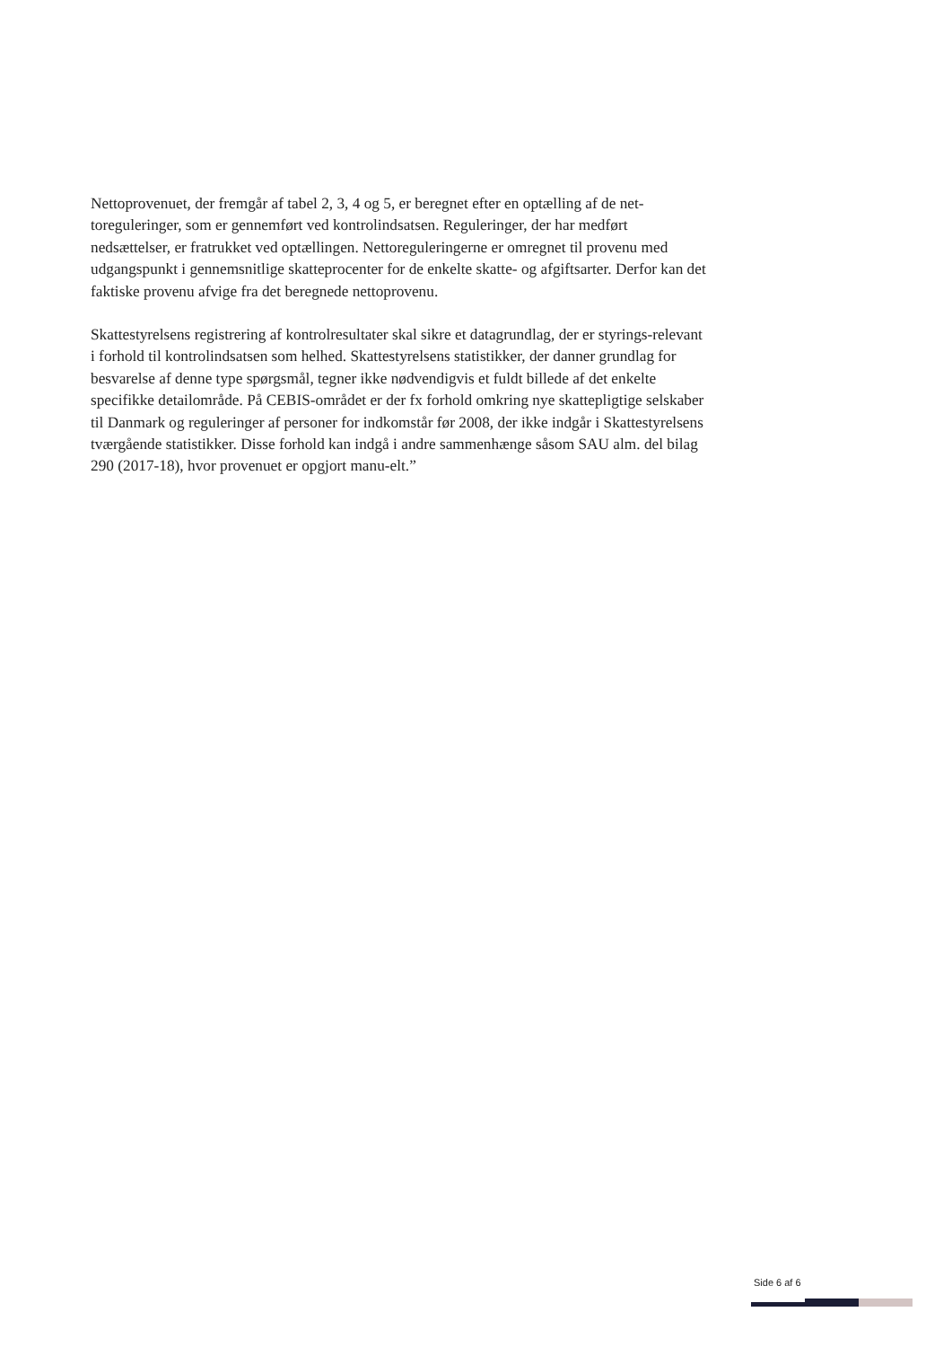Nettoprovenuet, der fremgår af tabel 2, 3, 4 og 5, er beregnet efter en optælling af de net-toreguleringer, som er gennemført ved kontrolindsatsen. Reguleringer, der har medført nedsættelser, er fratrukket ved optællingen. Nettoreguleringerne er omregnet til provenu med udgangspunkt i gennemsnitlige skatteprocenter for de enkelte skatte- og afgiftsarter. Derfor kan det faktiske provenu afvige fra det beregnede nettoprovenu.
Skattestyrelsens registrering af kontrolresultater skal sikre et datagrundlag, der er styrings-relevant i forhold til kontrolindsatsen som helhed. Skattestyrelsens statistikker, der danner grundlag for besvarelse af denne type spørgsmål, tegner ikke nødvendigvis et fuldt billede af det enkelte specifikke detailområde. På CEBIS-området er der fx forhold omkring nye skattepligtige selskaber til Danmark og reguleringer af personer for indkomstår før 2008, der ikke indgår i Skattestyrelsens tværgående statistikker. Disse forhold kan indgå i andre sammenhænge såsom SAU alm. del bilag 290 (2017-18), hvor provenuet er opgjort manu-elt.”
Side 6 af 6